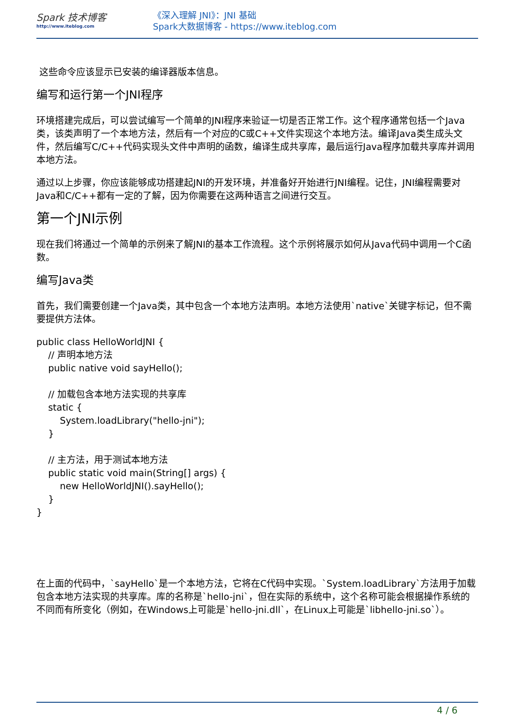Spark 技术博客
http://www.iteblog.com
《深入理解 JNI》：JNI 基础
Spark大数据博客 - https://www.iteblog.com
这些命令应该显示已安装的编译器版本信息。
编写和运行第一个JNI程序
环境搭建完成后，可以尝试编写一个简单的JNI程序来验证一切是否正常工作。这个程序通常包括一个Java类，该类声明了一个本地方法，然后有一个对应的C或C++文件实现这个本地方法。编译Java类生成头文件，然后编写C/C++代码实现头文件中声明的函数，编译生成共享库，最后运行Java程序加载共享库并调用本地方法。
通过以上步骤，你应该能够成功搭建起JNI的开发环境，并准备好开始进行JNI编程。记住，JNI编程需要对Java和C/C++都有一定的了解，因为你需要在这两种语言之间进行交互。
第一个JNI示例
现在我们将通过一个简单的示例来了解JNI的基本工作流程。这个示例将展示如何从Java代码中调用一个C函数。
编写Java类
首先，我们需要创建一个Java类，其中包含一个本地方法声明。本地方法使用`native`关键字标记，但不需要提供方法体。
public class HelloWorldJNI { // 声明本地方法 public native void sayHello(); // 加载包含本地方法实现的共享库 static { System.loadLibrary("hello-jni"); } // 主方法，用于测试本地方法 public static void main(String[] args) { new HelloWorldJNI().sayHello(); } }
在上面的代码中，`sayHello`是一个本地方法，它将在C代码中实现。`System.loadLibrary`方法用于加载包含本地方法实现的共享库。库的名称是`hello-jni`，但在实际的系统中，这个名称可能会根据操作系统的不同而有所变化（例如，在Windows上可能是`hello-jni.dll`，在Linux上可能是`libhello-jni.so`）。
4 / 6